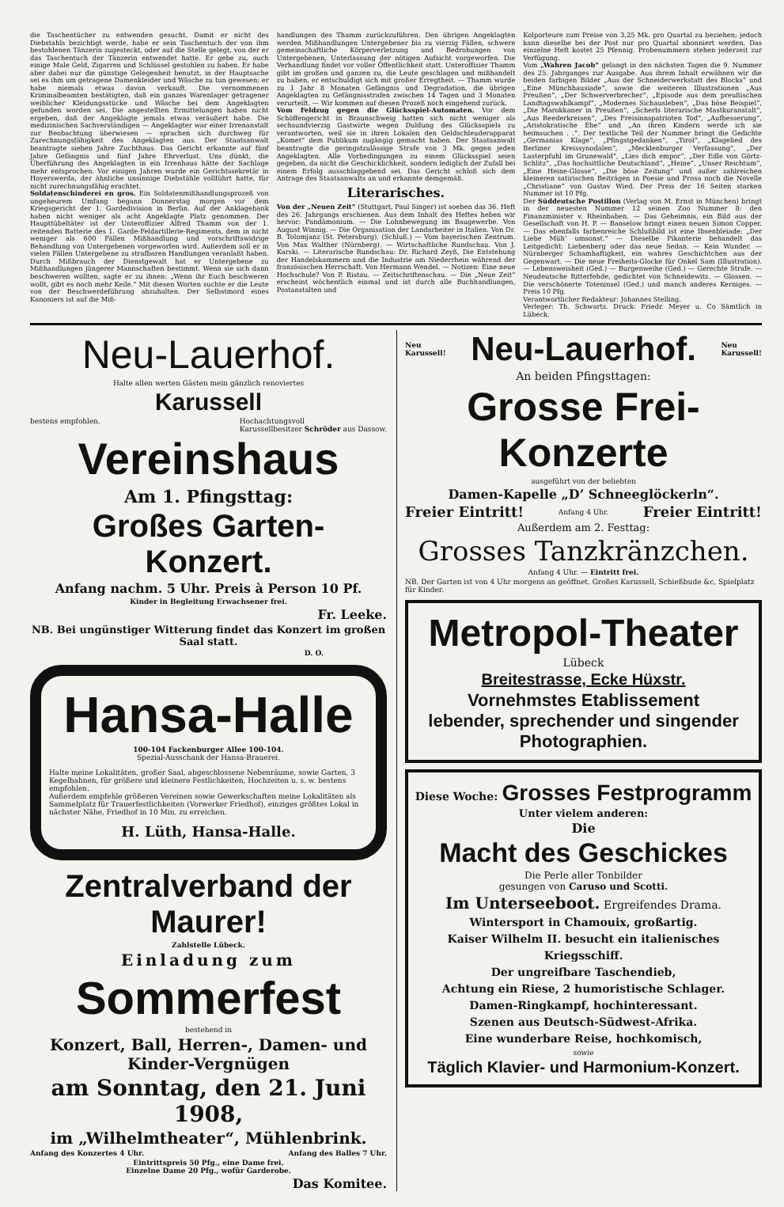die Taschentücher zu entwenden gesucht. Damit er nicht des Diebstahls bezichtigt werde, habe er sein Taschentuch der von ihm bestohlenen Tänzerin zugesteckt, oder auf die Stelle gelegt, von der er das Taschentuch der Tänzerin entwendet hatte. Er gebe zu, auch einige Male Geld, Zigarren und Schlüssel gestohlen zu haben. Er habe aber dabei nur die günstige Gelegenheit benutzt, in der Hauptsache sei es ihm um getragene Damenkleider und Wäsche zu tun gewesen; er habe niemals etwas davon verkauft. Die vernommenen Kriminalbeamten bestätigten, daß ein ganzes Warenlager getragener weiblicher Kleidungsstücke und Wäsche bei dem Angeklagten gefunden worden sei. Die angestellten Ermittelungen haben nicht ergeben, daß der Angeklagte jemals etwas veräußert habe. Die medizinischen Sachverständigen — Angeklagter war einer Irrenanstalt zur Beobachtung überwiesen — sprachen sich durchweg für Zurechnungsfähigkeit des Angeklagten aus. Der Staatsanwalt beantragte sieben Jahre Zuchthaus. Das Gericht erkannte auf fünf Jahre Gefängnis und fünf Jahre Ehrverlust. Uns dünkt, die Überführung des Angeklagten in ein Irrenhaus hätte der Sachlage mehr entsprochen. Vor einigen Jahren wurde ein Gerichtssekretär in Hoyerswerda, der ähnliche unsinnige Diebstähle vollführt hatte, für nicht zurechnungsfähig erachtet.
Soldatenschinderei en gros. Ein Soldatenmißhandlungsprozeß von ungeheurem Umfang begann Donnerstag morgen vor dem Kriegsgericht der 1. Gardedivision in Berlin. Auf der Anklagebank haben nicht weniger als acht Angeklagte Platz genommen. Der Haupttübeltäter ist der Unteroffizier Alfred Thamm von der 1. reitenden Batterie des 1. Garde-Feldartillerie-Regiments, dem in nicht weniger als 600 Fällen Mißhandlung und vorschriftswidrige Behandlung von Untergebenen vorgeworfen wird. Außerdem soll er in vielen Fällen Untergebene zu strafbaren Handlungen veranlaßt haben. Durch Mißbrauch der Dienstgewalt hat er Untergebene zu Mißhandlungen jüngerer Mannschaften bestimmt. Wenn sie sich dann beschweren wollten, sagte er zu ihnen: „Wenn ihr Euch beschweren wollt, gibt es noch mehr Keile.“ Mit diesen Worten suchte er die Leute von der Beschwerdeführung abzuhalten. Der Selbstmord eines Kanoniers ist auf die Miß-
handlungen des Thamm zurückzuführen. Den übrigen Angeklagten werden Mißhandlungen Untergebener bis zu vierzig Fällen, schwere gemeinschaftliche Körperverletzung und Bedrohungen von Untergebenen, Unterlassung der nötigen Aufsicht vorgeworfen. Die Verhandlung findet vor voller Öffentlichkeit statt. Unteroffizier Thamm gibt im großen und ganzen zu, die Leute geschlagen und mißhandelt zu haben, er entschuldigt sich mit großer Erregtheit. — Thamm wurde zu 1 Jahr 8 Monaten Gefängnis und Degradation, die übrigen Angeklagten zu Gefängnisstrafen zwischen 14 Tagen und 3 Monaten verurteilt. — Wir kommen auf diesen Prozeß noch eingehend zurück.
Vom Feldzug gegen die Glücksspiel-Automaten. Vor dem Schöffengericht in Braunschweig hatten sich nicht weniger als sechsundvierzig Gastwirte wegen Duldung des Glücksspiels zu verantworten, weil sie in ihren Lokalen den Geldschleuderapparat „Komet“ dem Publikum zugängig gemacht haben. Der Staatsanwalt beantragte die geringstzulässige Strafe von 3 Mk. gegen jeden Angeklagten. Alle Vorbedingungen zu einem Glücksspiel seien gegeben, da nicht die Geschicklichkeit, sondern lediglich der Zufall bei einem Erfolg ausschlaggebend sei. Das Gericht schloß sich dem Antrage des Staatsanwalts an und erkannte demgemäß.
Literarisches.
Von der „Neuen Zeit“ (Stuttgart, Paul Singer) ist soeben das 36. Heft des 26. Jahrgangs erschienen. Aus dem Inhalt des Heftes heben wir hervor: Pandämonium. — Die Lohnbewegung im Baugewerbe. Von August Winnig. — Die Organisation der Landarbeiter in Italien. Von Dr. B. Tolomjanz (St. Petersburg). (Schluß.) — Vom bayerischen Zentrum. Von Max Walther (Nürnberg). — Wirtschaftliche Rundschau. Von J. Karski. — Literarische Rundschau: Dr. Richard Zeyß, Die Entstehung der Handelskammern und die Industrie am Niederrhein während der französischen Herrschaft. Von Hermann Wendel. — Notizen: Eine neue Hochschule? Von P. Ristau. — Zeitschriftenschau. — Die „Neue Zeit“ erscheint wöchentlich einmal und ist durch alle Buchhandlungen, Postanstalten und
Kolporteure zum Preise von 3,25 Mk. pro Quartal zu beziehen; jedoch kann dieselbe bei der Post nur pro Quartal abonniert werden. Das einzelne Heft kostet 25 Pfennig. Probenummern stehen jederzeit zur Verfügung.
Vom „Wahren Jacob“ gelangt in den nächsten Tagen die 9. Nummer des 25. Jahrganges zur Ausgabe. Aus ihrem Inhalt erwähnen wir die beiden farbigen Bilder „Aus der Schneiderwerkstatt des Blocks“ und „Eine Münchhausiade“, sowie die weiteren Illustrationen „Aus Preußen“, „Der Schwerverbrecher“, „Episode aus dem preußischen Landtagswahlkampf“, „Modernes Sichausleben“, „Das böse Beispiel“, „Die Marokkaner in Preußen“, „Scherls literarische Mastkuranstalt“, „Aus Reederkreisen“, „Des Freisinnspatrioten Tod“, „Aufbesserung“, „Aristokratische Ehe“ und „An ihren Kindern werde ich sie heimsuchen . .“. Der textliche Teil der Nummer bringt die Gedichte „Germanias Klage“, „Pfingstgedanken“, „Tirol“, „Klagelied des Berliner Kreissynodalen“, „Mecklenburger Verfassung“, „Der Lasterpfuhl im Grunewald“, „Lies dich empor“, „Der Edle von Görtz-Schlitz“, „Das hochsittliche Deutschland“, „Heine“, „Unser Reichtum“, „Eine Heine-Glosse“, „Die böse Zeitung“ und außer zahlreichen kleineren satirischen Beiträgen in Poesie und Prosa noch die Novelle „Christiane“ von Gustav Wied. Der Preis der 16 Seiten starken Nummer ist 10 Pfg.
Der Süddeutsche Postillon (Verlag von M. Ernst in München) bringt in der neuesten Nummer 12 seinen Zoo Nummer 8: den Finanzminister v. Rheinbaben. — Das Geheimnis, ein Bild aus der Gesellschaft von H. P. — Banselow bringt einen neuen Simon Copper. — Das ebenfalls farbenreiche Schlußbild ist eine Ibsenbleiade: „Der Liebe Müh’ umsonst.“ — Dieselbe Pikanterie behandelt das Leitgedicht: Liebenberg oder das neue Sedan. — Kein Wunder. — Nürnberger Schamhaftigkeit, ein wahres Geschichtchen aus der Gegenwart. — Die neue Freiheits-Glocke für Onkel Sam (Illustration). — Lebensweisheit (Ged.) — Burgenweihe (Ged.) — Gerechte Strafe. — Neudeutsche Ritterfehde, gedichtet von Schneidewitz. — Glossen. — Die verschönerte Toteninsel (Ged.) und manch anderes Kerniges. — Preis 10 Pfg.
Verantwortlicher Redakteur: Johannes Stelling.
Verleger: Th. Schwartz. Druck: Friedr. Meyer u. Co Sämtlich in Lübeck.
Neu-Lauerhof.
Halte allen werten Gästen mein gänzlich renoviertes
Karussell
bestens empfohlen. Hochachtungsvoll
Karussellbesitzer Schröder aus Dassow.
Vereinshaus
Am 1. Pfingsttag:
Großes Garten-Konzert.
Anfang nachm. 5 Uhr. Preis à Person 10 Pf.
Kinder in Begleitung Erwachsener frei.
Fr. Leeke.
NB. Bei ungünstiger Witterung findet das Konzert im großen Saal statt.
D. O.
Hansa-Halle
100-104 Fackenburger Allee 100-104.
Spezial-Ausschank der Hansa-Brauerei.
Halte meine Lokalitäten, großer Saal, abgeschlossene Nebenräume, sowie Garten, 3 Kegelbahnen, für größere und kleinere Festlichkeiten, Hochzeiten u. s. w. bestens empfohlen.
Außerdem empfehle größeren Vereinen sowie Gewerkschaften meine Lokalitäten als Sammelplatz für Trauerfestlichkeiten (Vorwerker Friedhof), einziges größtes Lokal in nächster Nähe, Friedhof in 10 Min. zu erreichen.
H. Lüth, Hansa-Halle.
Zentralverband der Maurer!
Zahlstelle Lübeck.
Einladung zum
Sommerfest
bestehend in
Konzert, Ball, Herren-, Damen- und Kinder-Vergnügen
am Sonntag, den 21. Juni 1908,
im „Wilhelmtheater“, Mühlenbrink.
Anfang des Konzertes 4 Uhr. Anfang des Balles 7 Uhr.
Eintrittspreis 50 Pfg., eine Dame frei.
Einzelne Dame 20 Pfg., wofür Garderobe.
Das Komitee.
Neu
Karussell! Neu-Lauerhof. Neu
Karussell!
An beiden Pfingsttagen:
Grosse Frei-Konzerte
ausgeführt von der beliebten
Damen-Kapelle „D’ Schneeglöckerln“.
Freier Eintritt! Anfang 4 Uhr. Freier Eintritt!
Außerdem am 2. Festtag:
Grosses Tanzkränzchen.
Anfang 4 Uhr. — Eintritt frei.
NB. Der Garten ist von 4 Uhr morgens an geöffnet. Großes Karussell, Schießbude &c, Spielplatz für Kinder.
Metropol-Theater
Lübeck
Breitestrasse, Ecke Hüxstr.
Vornehmstes Etablissement
lebender, sprechender und singender
Photographien.
Diese Woche: Grosses Festprogramm
Unter vielem anderen:
Die
Macht des Geschickes
Die Perle aller Tonbilder
gesungen von Caruso und Scotti.
Im Unterseeboot. Ergreifendes Drama.
Wintersport in Chamouix, großartig.
Kaiser Wilhelm II. besucht ein italienisches Kriegsschiff.
Der ungreifbare Taschendieb,
Achtung ein Riese, 2 humoristische Schlager.
Damen-Ringkampf, hochinteressant.
Szenen aus Deutsch-Südwest-Afrika.
Eine wunderbare Reise, hochkomisch,
sowie
Täglich Klavier- und Harmonium-Konzert.